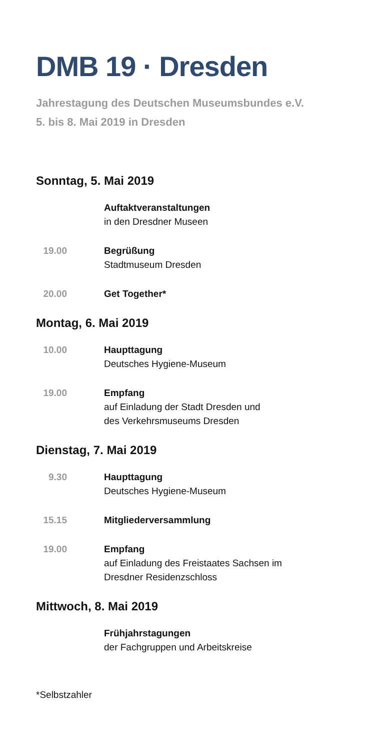DMB 19 · Dresden
Jahrestagung des Deutschen Museumsbundes e.V.
5. bis 8. Mai 2019 in Dresden
Sonntag, 5. Mai 2019
Auftaktveranstaltungen
in den Dresdner Museen
19.00 Begrüßung
Stadtmuseum Dresden
20.00 Get Together*
Montag, 6. Mai 2019
10.00 Haupttagung
Deutsches Hygiene-Museum
19.00 Empfang
auf Einladung der Stadt Dresden und
des Verkehrsmuseums Dresden
Dienstag, 7. Mai 2019
9.30 Haupttagung
Deutsches Hygiene-Museum
15.15 Mitgliederversammlung
19.00 Empfang
auf Einladung des Freistaates Sachsen im
Dresdner Residenzschloss
Mittwoch, 8. Mai 2019
Frühjahrstagungen
der Fachgruppen und Arbeitskreise
*Selbstzahler